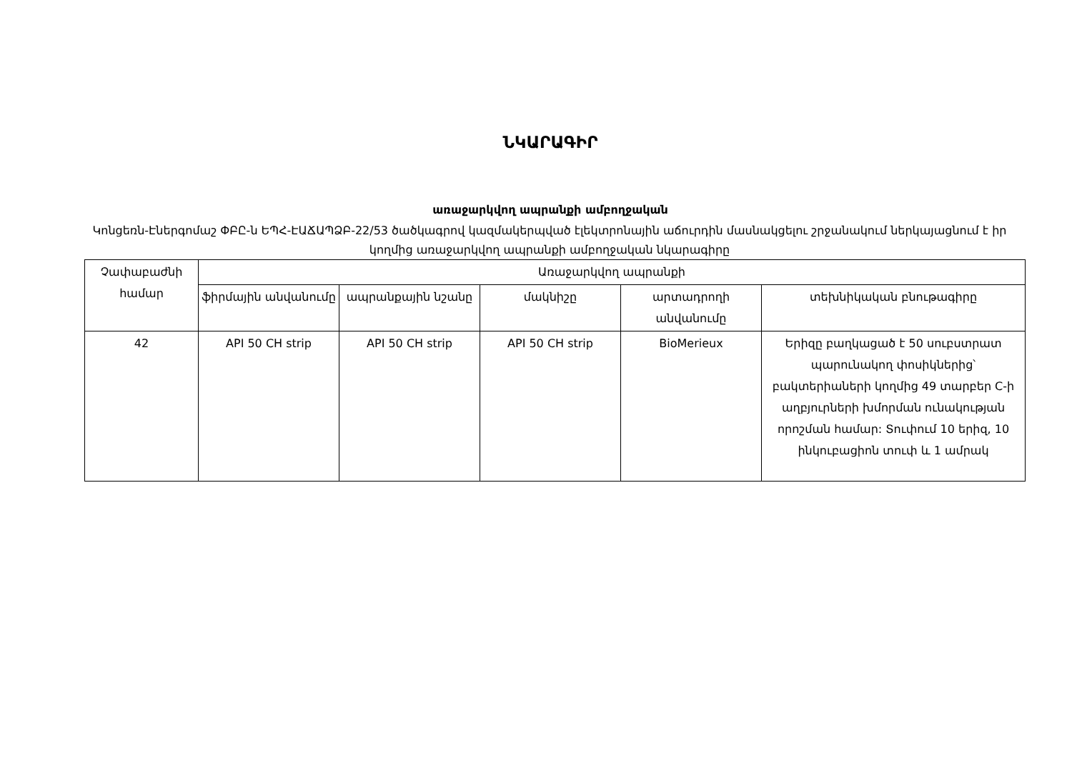ՆԿԱՐԱԳԻՐ
առաջարկվող ապրանքի ամբողջական
Կոնցեռն-Էներգոմաշ ՓԲԸ-ն ԵՊՀ-ԷԱՃԱՊՁԲ-22/53 ծածկագրով կազմակերպված էլեկտրոնային աճուրդին մասնակցելու շրջանակում ներկայացնում է իր կողմից առաջարկվող ապրանքի ամբողջական նկարագիրը
| Չափաբաժնի համար | Առաջարկվող ապրանքի | | | | |
| --- | --- | --- | --- | --- | --- |
| | ֆիրմային անվանումը | ապրանքային նշանը | մակնիշը | արտադրողի անվանումը | տեխնիկական բնութագիրը |
| 42 | API 50 CH strip | API 50 CH strip | API 50 CH strip | BioMerieux | Երիզը բաղկացած է 50 սուբստրատ պարունակող փոսիկներից՝ բակտերիաների կողմից 49 տարբեր C-ի աղբյուրների խմորման ունակության որոշման համար: Տուփում 10 երիզ, 10 ինկուբացիոն տուփ և 1 ամրակ |